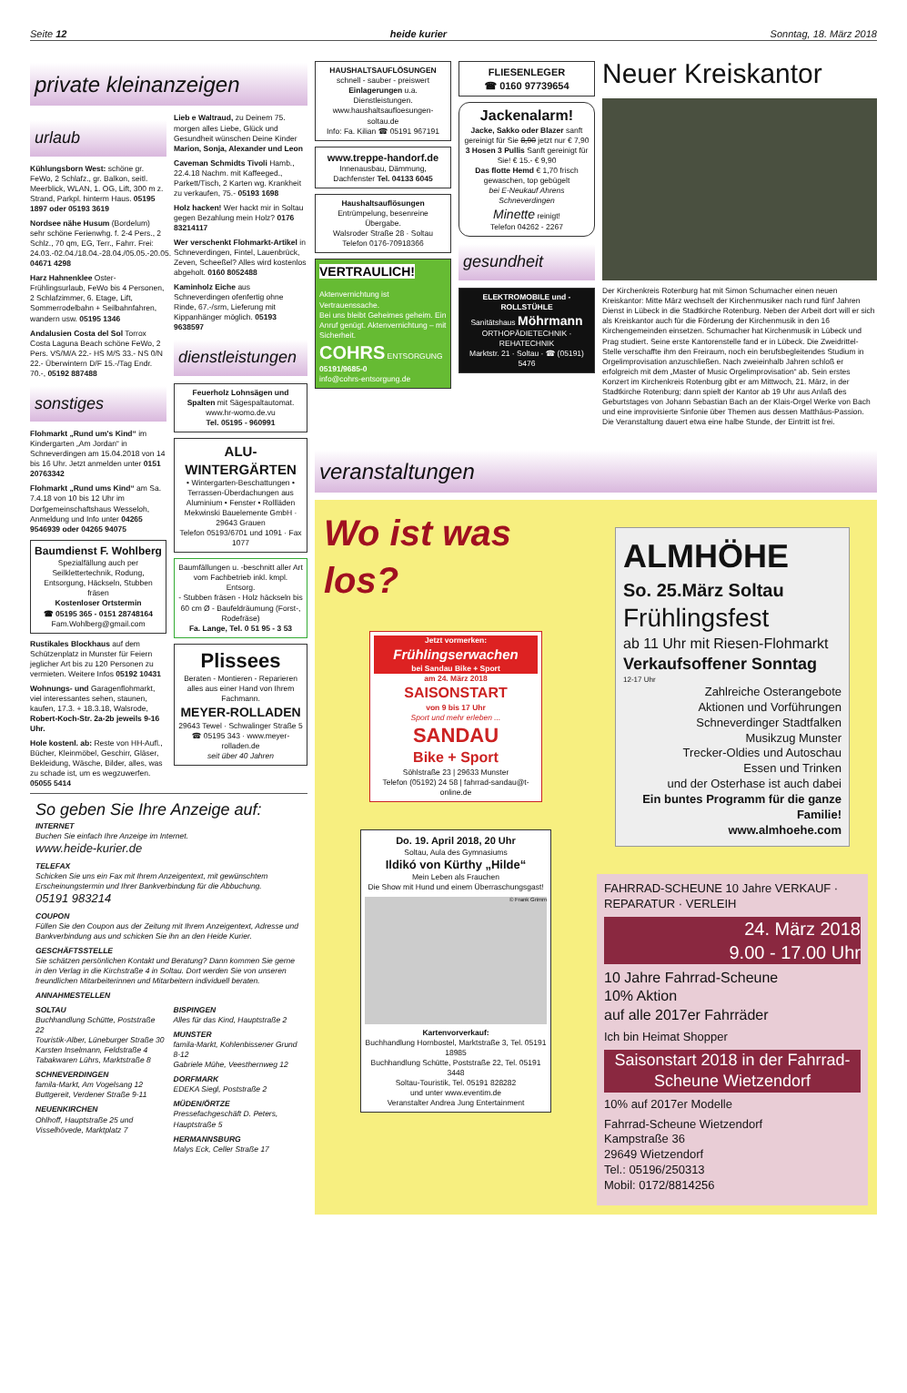Seite 12 heide kurier Sonntag, 18. März 2018
private kleinanzeigen
urlaub
Kühlungsborn West: schöne gr. FeWo, 2 Schlafz., gr. Balkon, seitl. Meerblick, WLAN, 1. OG, Lift, 300 m z. Strand, Parkpl. hinterm Haus. 05195 1897 oder 05193 3619
Nordsee nähe Husum (Bordelum) sehr schöne Ferienwhg. f. 2-4 Pers., 2 Schlz., 70 qm, EG, Terr., Fahrr. Frei: 24.03.-02.04./18.04.-28.04./05.05.-20.05. 04671 4298
Harz Hahnenklee Oster-Frühlingsurlaub, FeWo bis 4 Personen, 2 Schlafzimmer, 6. Etage, Lift, Sommerrodelbahn + Seilbahnfahren, wandern usw. 05195 1346
Andalusien Costa del Sol Torrox Costa Laguna Beach schöne FeWo, 2 Pers. VS/M/A 22.- HS M/S 33.- NS 0/N 22.- Überwintern D/F 15.-/Tag Endr. 70.-, 05192 887488
sonstiges
Flohmarkt „Rund um's Kind“ im Kindergarten „Am Jordan“ in Schneverdingen am 15.04.2018 von 14 bis 16 Uhr. Jetzt anmelden unter 0151 20763342
Flohmarkt „Rund ums Kind“ am Sa. 7.4.18 von 10 bis 12 Uhr im Dorfgemeinschaftshaus Wesseloh, Anmeldung und Info unter 04265 9546939 oder 04265 94075
Baumdienst F. Wohlberg
Spezialfällung auch per Seilklettertechnik, Rodung, Entsorgung, Häckseln, Stubben fräsen
Kostenloser Ortstermin
☎ 05195 365 - 0151 28748164
Fam.Wohlberg@gmail.com
Rustikales Blockhaus auf dem Schützenplatz in Munster für Feiern jeglicher Art bis zu 120 Personen zu vermieten. Weitere Infos 05192 10431
Wohnungs- und Garagenflohmarkt, viel interessantes sehen, staunen, kaufen, 17.3. + 18.3.18, Walsrode, Robert-Koch-Str. 2a-2b jeweils 9-16 Uhr.
Hole kostenl. ab: Reste von HH-Aufl., Bücher, Kleinmöbel, Geschirr, Gläser, Bekleidung, Wäsche, Bilder, alles, was zu schade ist, um es wegzuwerfen. 05055 5414
Lieb e Waltraud, zu Deinem 75. morgen alles Liebe, Glück und Gesundheit wünschen Deine Kinder Marion, Sonja, Alexander und Leon
Caveman Schmidts Tivoli Hamb., 22.4.18 Nachm. mit Kaffeeged., Parkett/Tisch, 2 Karten wg. Krankheit zu verkaufen, 75.- 05193 1698
Holz hacken! Wer hackt mir in Soltau gegen Bezahlung mein Holz? 0176 83214117
Wer verschenkt Flohmarkt-Artikel in Schneverdingen, Fintel, Lauenbrück, Zeven, Scheeßel? Alles wird kostenlos abgeholt. 0160 8052488
Kaminholz Eiche aus Schneverdingen ofenfertig ohne Rinde, 67.-/srm, Lieferung mit Kippanhänger möglich. 05193 9638597
dienstleistungen
Feuerholz Lohnsägen und Spalten mit Sägespaltautomat.
www.hr-womo.de.vu
Tel. 05195 - 960991
ALU-WINTERGÄRTEN
• Wintergarten-Beschattungen • Terrassen-Überdachungen aus Aluminium • Fenster • Rollläden
Mekwinski Bauelemente GmbH · 29643 Grauen
Telefon 05193/6701 und 1091 · Fax 1077
Baumfällungen u. -beschnitt aller Art vom Fachbetrieb inkl. kmpl. Entsorg.
- Stubben fräsen - Holz häckseln bis 60 cm Ø - Baufeldräumung (Forst-, Rodefräse)
Fa. Lange, Tel. 0 51 95 - 3 53
Plissees
Beraten - Montieren - Reparieren alles aus einer Hand von Ihrem Fachmann.
MEYER-ROLLADEN
29643 Tewel · Schwalinger Straße 5
☎ 05195 343 · www.meyer-rolladen.de
seit über 40 Jahren
So geben Sie Ihre Anzeige auf:
INTERNET
Buchen Sie einfach Ihre Anzeige im Internet.
www.heide-kurier.de
TELEFAX
Schicken Sie uns ein Fax mit Ihrem Anzeigentext, mit gewünschtem Erscheinungstermin und Ihrer Bankverbindung für die Abbuchung.
05191 983214
COUPON
Füllen Sie den Coupon aus der Zeitung mit Ihrem Anzeigentext, Adresse und Bankverbindung aus und schicken Sie ihn an den Heide Kurier.
GESCHÄFTSSTELLE
Sie schätzen persönlichen Kontakt und Beratung? Dann kommen Sie gerne in den Verlag in die Kirchstraße 4 in Soltau. Dort werden Sie von unseren freundlichen Mitarbeiterinnen und Mitarbeitern individuell beraten.
ANNAHMESTELLEN
SOLTAU
Buchhandlung Schütte, Poststraße 22
Touristik-Alber, Lüneburger Straße 30
Karsten Inselmann, Feldstraße 4
Tabakwaren Lührs, Marktstraße 8
SCHNEVERDINGEN
famila-Markt, Am Vogelsang 12
Buttgereit, Verdener Straße 9-11
NEUENKIRCHEN
Ohlhoff, Hauptstraße 25 und Visselhövede, Marktplatz 7
BISPINGEN
Alles für das Kind, Hauptstraße 2
MUNSTER
famila-Markt, Kohlenbissener Grund 8-12
Gabriele Mühe, Veesthernweg 12
DORFMARK
EDEKA Siegl, Poststraße 2
MÜDEN/ÖRTZE
Pressefachgeschäft D. Peters, Hauptstraße 5
HERMANNSBURG
Malys Eck, Celler Straße 17
HAUSHALTSAUFLÖSUNGEN
schnell - sauber - preiswert
Einlagerungen u.a. Dienstleistungen.
www.haushaltsaufloesungen-soltau.de
Info: Fa. Kilian ☎ 05191 967191
www.treppe-handorf.de
Innenausbau, Dämmung, Dachfenster Tel. 04133 6045
Haushaltsauflösungen
Entrümpelung, besenreine Übergabe.
Walsroder Straße 28 · Soltau
Telefon 0176-70918366
VERTRAULICH!
Aktenvernichtung ist Vertrauenssache.
Bei uns bleibt Geheimes geheim. Ein Anruf genügt. Aktenvernichtung – mit Sicherheit.
COHRS ENTSORGUNG
05191/9685-0
info@cohrs-entsorgung.de
FLIESENLEGER
☎ 0160 97739654
Jackenalarm!
Jacke, Sakko oder Blazer sanft gereinigt für Sie 8,90 jetzt nur € 7,90
3 Hosen 3 Pullis Sanft gereinigt für Sie! € 15.- € 9,90
Das flotte Hemd € 1,70 frisch gewaschen, top gebügelt
bei E-Neukauf Ahrens Schneverdingen
Minette reinigt!
Telefon 04262 - 2267
gesundheit
ELEKTROMOBILE und - ROLLSTÜHLE
Sanitätshaus Möhrmann
ORTHOPÄDIETECHNIK · REHATECHNIK
Marktstr. 21 · Soltau · ☎ (05191) 5476
Neuer Kreiskantor
Der Kirchenkreis Rotenburg hat mit Simon Schumacher einen neuen Kreiskantor: Mitte März wechselt der Kirchenmusiker nach rund fünf Jahren Dienst in Lübeck in die Stadtkirche Rotenburg. Neben der Arbeit dort will er sich als Kreiskantor auch für die Förderung der Kirchenmusik in den 16 Kirchengemeinden einsetzen. Schumacher hat Kirchenmusik in Lübeck und Prag studiert. Seine erste Kantorenstelle fand er in Lübeck. Die Zweidrittel-Stelle verschaffte ihm den Freiraum, noch ein berufsbegleitendes Studium in Orgelimprovisation anzuschließen. Nach zweieinhalb Jahren schloß er erfolgreich mit dem „Master of Music Orgelimprovisation“ ab. Sein erstes Konzert im Kirchenkreis Rotenburg gibt er am Mittwoch, 21. März, in der Stadtkirche Rotenburg; dann spielt der Kantor ab 19 Uhr aus Anlaß des Geburtstages von Johann Sebastian Bach an der Klais-Orgel Werke von Bach und eine improvisierte Sinfonie über Themen aus dessen Matthäus-Passion. Die Veranstaltung dauert etwa eine halbe Stunde, der Eintritt ist frei.
veranstaltungen
Wo ist was los?
Jetzt vormerken:
Frühlingserwachen
bei Sandau Bike + Sport
am 24. März 2018
SAISONSTART
von 9 bis 17 Uhr
Sport und mehr erleben ...
SANDAU
Bike + Sport
Söhlstraße 23 | 29633 Munster
Telefon (05192) 24 58 | fahrrad-sandau@t-online.de
Do. 19. April 2018, 20 Uhr
Soltau, Aula des Gymnasiums
Ildikó von Kürthy „Hilde“
Mein Leben als Frauchen
Die Show mit Hund und einem Überraschungsgast!
© Frank Grimm
Kartenvorverkauf:
Buchhandlung Hornbostel, Marktstraße 3, Tel. 05191 18985
Buchhandlung Schütte, Poststraße 22, Tel. 05191 3448
Soltau-Touristik, Tel. 05191 828282
und unter www.eventim.de
Veranstalter Andrea Jung Entertainment
ALMHÖHE
So. 25.März Soltau
Frühlingsfest
ab 11 Uhr mit Riesen-Flohmarkt
Verkaufsoffener Sonntag
12-17 Uhr
Zahlreiche Osterangebote
Aktionen und Vorführungen
Schneverdinger Stadtfalken
Musikzug Munster
Trecker-Oldies und Autoschau
Essen und Trinken
und der Osterhase ist auch dabei
Ein buntes Programm für die ganze Familie!
www.almhoehe.com
FAHRRAD-SCHEUNE 10 Jahre VERKAUF · REPARATUR · VERLEIH
24. März 2018
9.00 - 17.00 Uhr
10 Jahre Fahrrad-Scheune
10% Aktion
auf alle 2017er Fahrräder
Ich bin Heimat Shopper
Saisonstart 2018 in der Fahrrad-Scheune Wietzendorf
10% auf 2017er Modelle
Fahrrad-Scheune Wietzendorf
Kampstraße 36
29649 Wietzendorf
Tel.: 05196/250313
Mobil: 0172/8814256